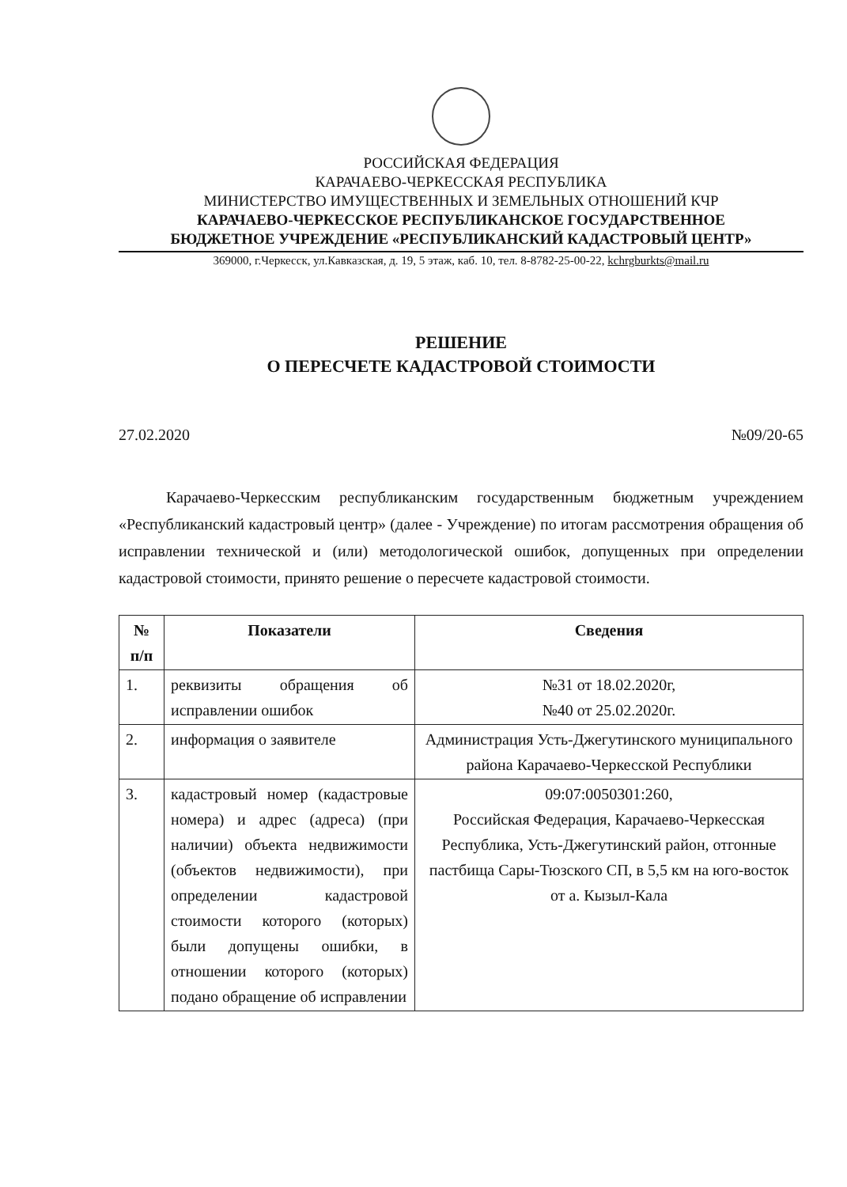РОССИЙСКАЯ ФЕДЕРАЦИЯ
КАРАЧАЕВО-ЧЕРКЕССКАЯ РЕСПУБЛИКА
МИНИСТЕРСТВО ИМУЩЕСТВЕННЫХ И ЗЕМЕЛЬНЫХ ОТНОШЕНИЙ КЧР
КАРАЧАЕВО-ЧЕРКЕССКОЕ РЕСПУБЛИКАНСКОЕ ГОСУДАРСТВЕННОЕ
БЮДЖЕТНОЕ УЧРЕЖДЕНИЕ «РЕСПУБЛИКАНСКИЙ КАДАСТРОВЫЙ ЦЕНТР»
369000, г.Черкесск, ул.Кавказская, д. 19, 5 этаж, каб. 10, тел. 8-8782-25-00-22, kchrgburkts@mail.ru
РЕШЕНИЕ
О ПЕРЕСЧЕТЕ КАДАСТРОВОЙ СТОИМОСТИ
27.02.2020 №09/20-65
Карачаево-Черкесским республиканским государственным бюджетным учреждением «Республиканский кадастровый центр» (далее - Учреждение) по итогам рассмотрения обращения об исправлении технической и (или) методологической ошибок, допущенных при определении кадастровой стоимости, принято решение о пересчете кадастровой стоимости.
| № п/п | Показатели | Сведения |
| --- | --- | --- |
| 1. | реквизиты обращения об исправлении ошибок | №31 от 18.02.2020г, №40 от 25.02.2020г. |
| 2. | информация о заявителе | Администрация Усть-Джегутинского муниципального района Карачаево-Черкесской Республики |
| 3. | кадастровый номер (кадастровые номера) и адрес (адреса) (при наличии) объекта недвижимости (объектов недвижимости), при определении кадастровой стоимости которого (которых) были допущены ошибки, в отношении которого (которых) подано обращение об исправлении | 09:07:0050301:260, Российская Федерация, Карачаево-Черкесская Республика, Усть-Джегутинский район, отгонные пастбища Сары-Тюзского СП, в 5,5 км на юго-восток от а. Кызыл-Кала |